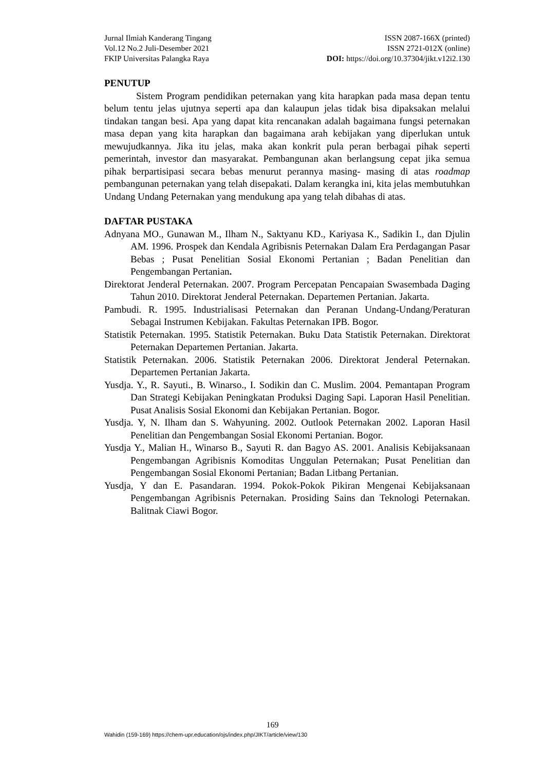Jurnal Ilmiah Kanderang Tingang
Vol.12 No.2 Juli-Desember 2021
FKIP Universitas Palangka Raya
ISSN 2087-166X (printed)
ISSN 2721-012X (online)
DOI: https://doi.org/10.37304/jikt.v12i2.130
PENUTUP
Sistem Program pendidikan peternakan yang kita harapkan pada masa depan tentu belum tentu jelas ujutnya seperti apa dan kalaupun jelas tidak bisa dipaksakan melalui tindakan tangan besi. Apa yang dapat kita rencanakan adalah bagaimana fungsi peternakan masa depan yang kita harapkan dan bagaimana arah kebijakan yang diperlukan untuk mewujudkannya. Jika itu jelas, maka akan konkrit pula peran berbagai pihak seperti pemerintah, investor dan masyarakat. Pembangunan akan berlangsung cepat jika semua pihak berpartisipasi secara bebas menurut perannya masing- masing di atas roadmap pembangunan peternakan yang telah disepakati. Dalam kerangka ini, kita jelas membutuhkan Undang Undang Peternakan yang mendukung apa yang telah dibahas di atas.
DAFTAR PUSTAKA
Adnyana MO., Gunawan M., Ilham N., Saktyanu KD., Kariyasa K., Sadikin I., dan Djulin AM. 1996. Prospek dan Kendala Agribisnis Peternakan Dalam Era Perdagangan Pasar Bebas ; Pusat Penelitian Sosial Ekonomi Pertanian ; Badan Penelitian dan Pengembangan Pertanian.
Direktorat Jenderal Peternakan. 2007. Program Percepatan Pencapaian Swasembada Daging Tahun 2010. Direktorat Jenderal Peternakan. Departemen Pertanian. Jakarta.
Pambudi. R. 1995. Industrialisasi Peternakan dan Peranan Undang-Undang/Peraturan Sebagai Instrumen Kebijakan. Fakultas Peternakan IPB. Bogor.
Statistik Peternakan. 1995. Statistik Peternakan. Buku Data Statistik Peternakan. Direktorat Peternakan Departemen Pertanian. Jakarta.
Statistik Peternakan. 2006. Statistik Peternakan 2006. Direktorat Jenderal Peternakan. Departemen Pertanian Jakarta.
Yusdja. Y., R. Sayuti., B. Winarso., I. Sodikin dan C. Muslim. 2004. Pemantapan Program Dan Strategi Kebijakan Peningkatan Produksi Daging Sapi. Laporan Hasil Penelitian. Pusat Analisis Sosial Ekonomi dan Kebijakan Pertanian. Bogor.
Yusdja. Y, N. Ilham dan S. Wahyuning. 2002. Outlook Peternakan 2002. Laporan Hasil Penelitian dan Pengembangan Sosial Ekonomi Pertanian. Bogor.
Yusdja Y., Malian H., Winarso B., Sayuti R. dan Bagyo AS. 2001. Analisis Kebijaksanaan Pengembangan Agribisnis Komoditas Unggulan Peternakan; Pusat Penelitian dan Pengembangan Sosial Ekonomi Pertanian; Badan Litbang Pertanian.
Yusdja, Y dan E. Pasandaran. 1994. Pokok-Pokok Pikiran Mengenai Kebijaksanaan Pengembangan Agribisnis Peternakan. Prosiding Sains dan Teknologi Peternakan. Balitnak Ciawi Bogor.
169
Wahidin (159-169) https://chem-upr.education/ojs/index.php/JIKT/article/view/130